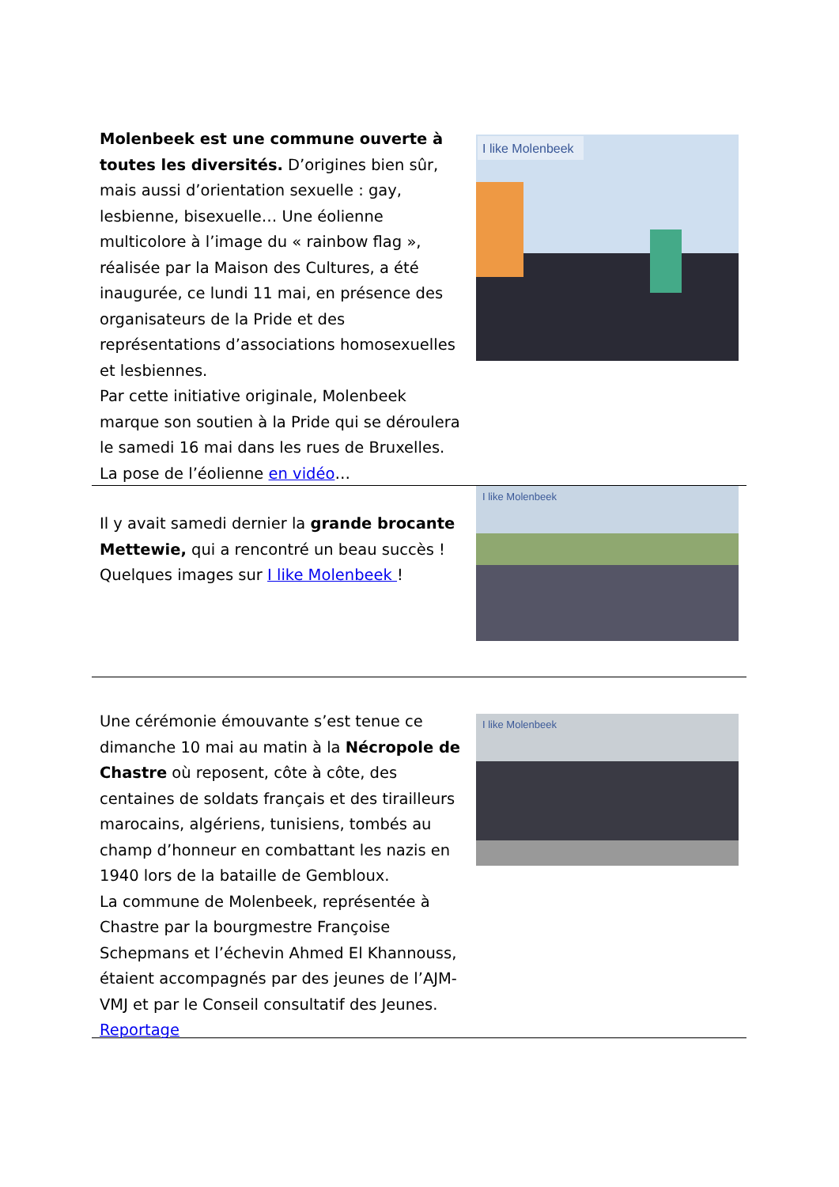Molenbeek est une commune ouverte à toutes les diversités. D’origines bien sûr, mais aussi d’orientation sexuelle : gay, lesbienne, bisexuelle… Une éolienne multicolore à l’image du « rainbow flag », réalisée par la Maison des Cultures, a été inaugurée, ce lundi 11 mai, en présence des organisateurs de la Pride et des représentations d’associations homosexuelles et lesbiennes.
Par cette initiative originale, Molenbeek marque son soutien à la Pride qui se déroulera le samedi 16 mai dans les rues de Bruxelles.
La pose de l’éolienne en vidéo…
I like Molenbeek
Il y avait samedi dernier la grande brocante Mettewie, qui a rencontré un beau succès !
Quelques images sur I like Molenbeek !
I like Molenbeek
Une cérémonie émouvante s’est tenue ce dimanche 10 mai au matin à la Nécropole de Chastre où reposent, côte à côte, des centaines de soldats français et des tirailleurs marocains, algériens, tunisiens, tombés au champ d’honneur en combattant les nazis en 1940 lors de la bataille de Gembloux.
La commune de Molenbeek, représentée à Chastre par la bourgmestre Françoise Schepmans et l’échevin Ahmed El Khannouss, étaient accompagnés par des jeunes de l’AJM-VMJ et par le Conseil consultatif des Jeunes.
Reportage
I like Molenbeek